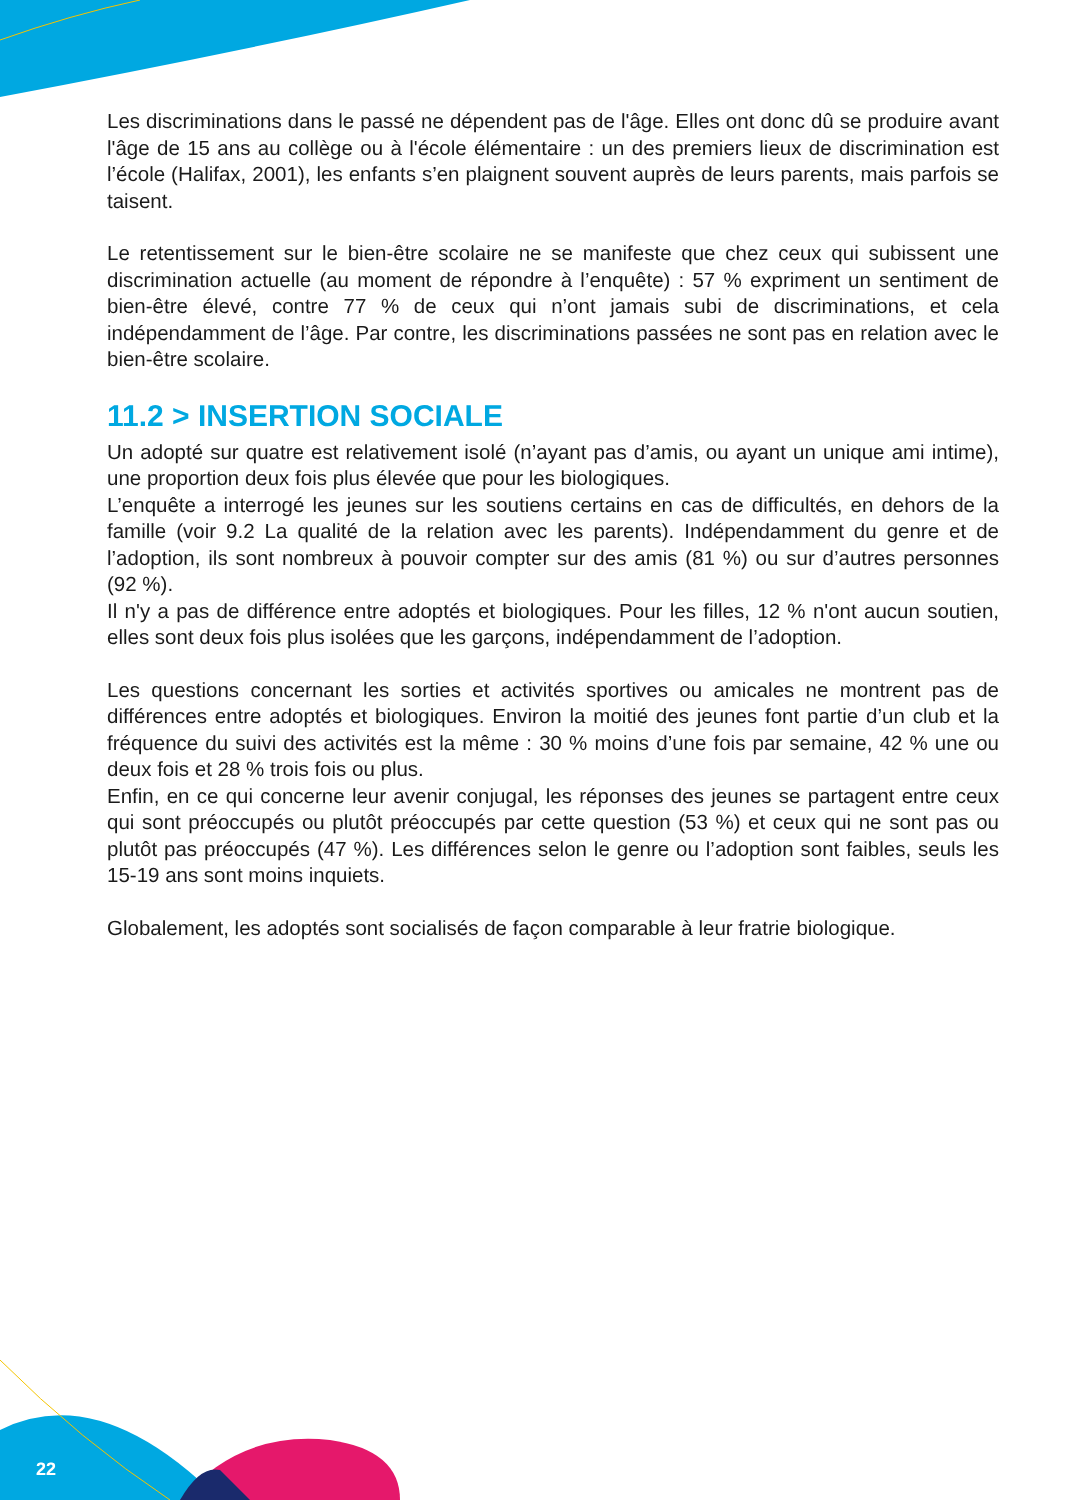Les discriminations dans le passé ne dépendent pas de l'âge. Elles ont donc dû se produire avant l'âge de 15 ans au collège ou à l'école élémentaire : un des premiers lieux de discrimination est l’école (Halifax, 2001), les enfants s’en plaignent souvent auprès de leurs parents, mais parfois se taisent.
Le retentissement sur le bien-être scolaire ne se manifeste que chez ceux qui subissent une discrimination actuelle (au moment de répondre à l’enquête) : 57 % expriment un sentiment de bien-être élevé, contre 77 % de ceux qui n’ont jamais subi de discriminations, et cela indépendamment de l’âge. Par contre, les discriminations passées ne sont pas en relation avec le bien-être scolaire.
11.2 > INSERTION SOCIALE
Un adopté sur quatre est relativement isolé (n’ayant pas d’amis, ou ayant un unique ami intime), une proportion deux fois plus élevée que pour les biologiques.
L’enquête a interrogé les jeunes sur les soutiens certains en cas de difficultés, en dehors de la famille (voir 9.2 La qualité de la relation avec les parents). Indépendamment du genre et de l’adoption, ils sont nombreux à pouvoir compter sur des amis (81 %) ou sur d’autres personnes (92 %).
Il n'y a pas de différence entre adoptés et biologiques. Pour les filles, 12 % n'ont aucun soutien, elles sont deux fois plus isolées que les garçons, indépendamment de l’adoption.
Les questions concernant les sorties et activités sportives ou amicales ne montrent pas de différences entre adoptés et biologiques. Environ la moitié des jeunes font partie d’un club et la fréquence du suivi des activités est la même : 30 % moins d’une fois par semaine, 42 % une ou deux fois et 28 % trois fois ou plus.
Enfin, en ce qui concerne leur avenir conjugal, les réponses des jeunes se partagent entre ceux qui sont préoccupés ou plutôt préoccupés par cette question (53 %) et ceux qui ne sont pas ou plutôt pas préoccupés (47 %). Les différences selon le genre ou l’adoption sont faibles, seuls les 15-19 ans sont moins inquiets.
Globalement, les adoptés sont socialisés de façon comparable à leur fratrie biologique.
22